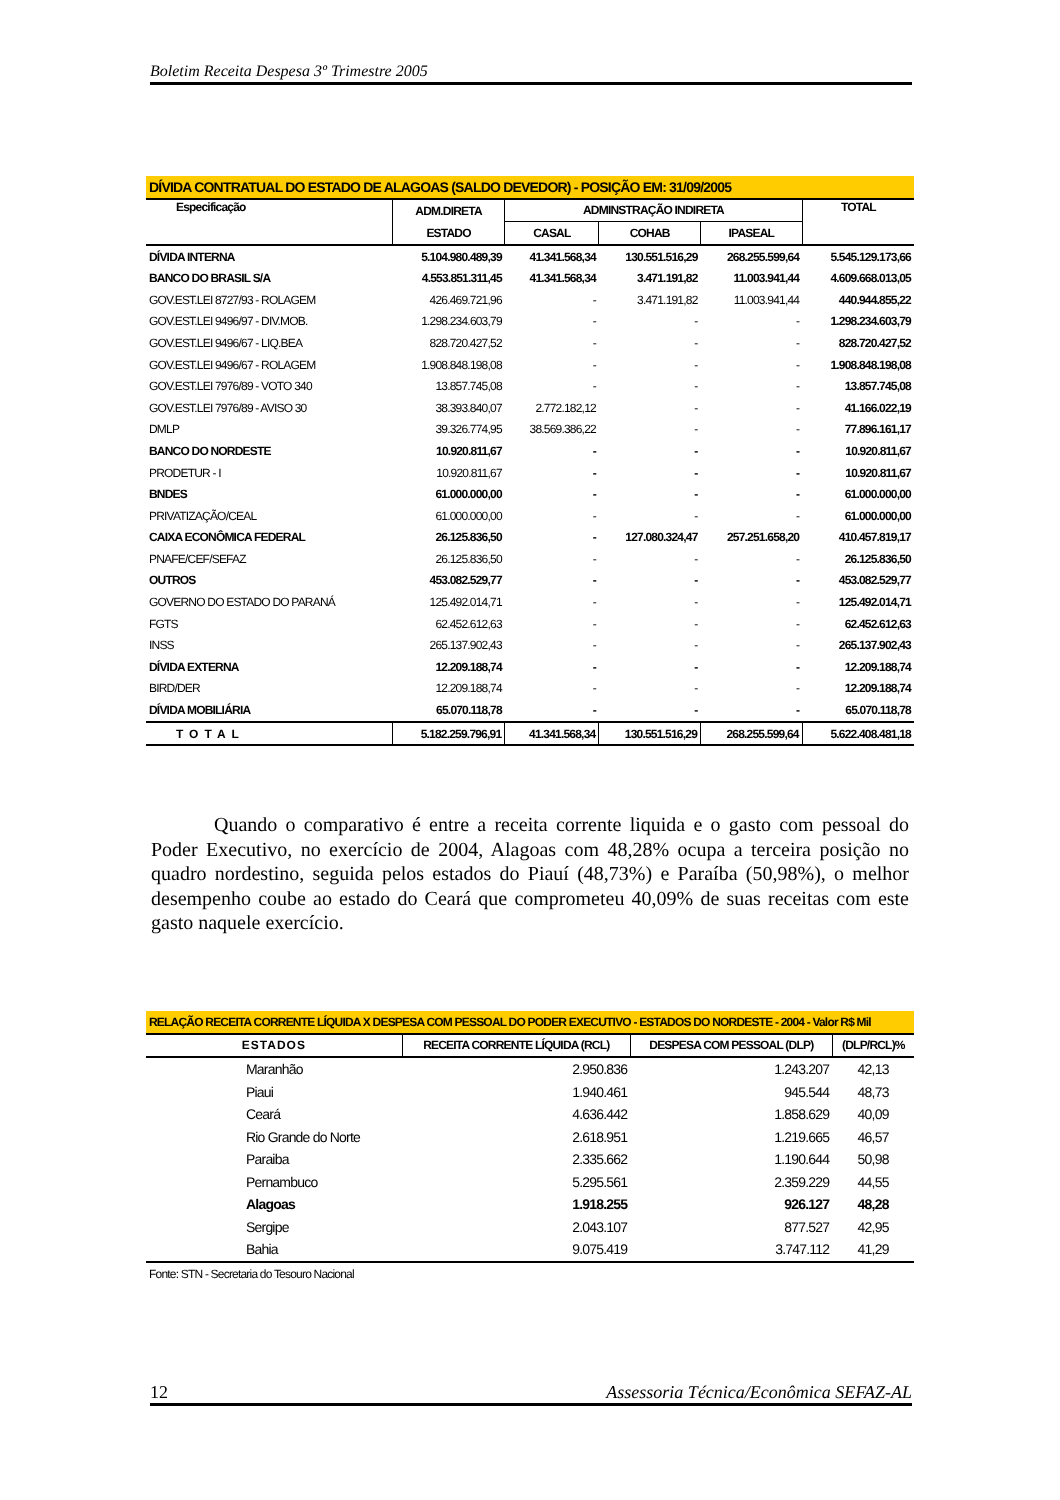Boletim Receita Despesa 3º Trimestre 2005
| DÍVIDA CONTRATUAL DO ESTADO DE ALAGOAS (SALDO DEVEDOR) - POSIÇÃO EM: 31/09/2005 | | | | | |
| --- | --- | --- | --- | --- | --- |
| Especificação | ADM.DIRETA | ADMINSTRAÇÃO INDIRETA | | | TOTAL |
| | ESTADO | CASAL | COHAB | IPASEAL | |
| DÍVIDA INTERNA | 5.104.980.489,39 | 41.341.568,34 | 130.551.516,29 | 268.255.599,64 | 5.545.129.173,66 |
| BANCO DO BRASIL S/A | 4.553.851.311,45 | 41.341.568,34 | 3.471.191,82 | 11.003.941,44 | 4.609.668.013,05 |
| GOV.EST.LEI 8727/93 - ROLAGEM | 426.469.721,96 | - | 3.471.191,82 | 11.003.941,44 | 440.944.855,22 |
| GOV.EST.LEI 9496/97 - DIV.MOB. | 1.298.234.603,79 | - | - | - | 1.298.234.603,79 |
| GOV.EST.LEI 9496/67 - LIQ.BEA | 828.720.427,52 | - | - | - | 828.720.427,52 |
| GOV.EST.LEI 9496/67 - ROLAGEM | 1.908.848.198,08 | - | - | - | 1.908.848.198,08 |
| GOV.EST.LEI 7976/89 - VOTO 340 | 13.857.745,08 | - | - | - | 13.857.745,08 |
| GOV.EST.LEI 7976/89 - AVISO 30 | 38.393.840,07 | 2.772.182,12 | - | - | 41.166.022,19 |
| DMLP | 39.326.774,95 | 38.569.386,22 | - | - | 77.896.161,17 |
| BANCO DO NORDESTE | 10.920.811,67 | - | - | - | 10.920.811,67 |
| PRODETUR - I | 10.920.811,67 | - | - | - | 10.920.811,67 |
| BNDES | 61.000.000,00 | - | - | - | 61.000.000,00 |
| PRIVATIZAÇÃO/CEAL | 61.000.000,00 | - | - | - | 61.000.000,00 |
| CAIXA ECONÔMICA FEDERAL | 26.125.836,50 | - | 127.080.324,47 | 257.251.658,20 | 410.457.819,17 |
| PNAFE/CEF/SEFAZ | 26.125.836,50 | - | - | - | 26.125.836,50 |
| OUTROS | 453.082.529,77 | - | - | - | 453.082.529,77 |
| GOVERNO DO ESTADO DO PARANÁ | 125.492.014,71 | - | - | - | 125.492.014,71 |
| FGTS | 62.452.612,63 | - | - | - | 62.452.612,63 |
| INSS | 265.137.902,43 | - | - | - | 265.137.902,43 |
| DÍVIDA EXTERNA | 12.209.188,74 | - | - | - | 12.209.188,74 |
| BIRD/DER | 12.209.188,74 | - | - | - | 12.209.188,74 |
| DÍVIDA MOBILIÁRIA | 65.070.118,78 | - | - | - | 65.070.118,78 |
| TOTAL | 5.182.259.796,91 | 41.341.568,34 | 130.551.516,29 | 268.255.599,64 | 5.622.408.481,18 |
Quando o comparativo é entre a receita corrente liquida e o gasto com pessoal do Poder Executivo, no exercício de 2004, Alagoas com 48,28% ocupa a terceira posição no quadro nordestino, seguida pelos estados do Piauí (48,73%) e Paraíba (50,98%), o melhor desempenho coube ao estado do Ceará que comprometeu 40,09% de suas receitas com este gasto naquele exercício.
| RELAÇÃO RECEITA CORRENTE LÍQUIDA X DESPESA COM PESSOAL DO PODER EXECUTIVO - ESTADOS DO NORDESTE - 2004 - Valor R$ Mil | | | |
| --- | --- | --- | --- |
| ESTADOS | RECEITA CORRENTE LÍQUIDA (RCL) | DESPESA COM PESSOAL (DLP) | (DLP/RCL)% |
| Maranhão | 2.950.836 | 1.243.207 | 42,13 |
| Piaui | 1.940.461 | 945.544 | 48,73 |
| Ceará | 4.636.442 | 1.858.629 | 40,09 |
| Rio Grande do Norte | 2.618.951 | 1.219.665 | 46,57 |
| Paraiba | 2.335.662 | 1.190.644 | 50,98 |
| Pernambuco | 5.295.561 | 2.359.229 | 44,55 |
| Alagoas | 1.918.255 | 926.127 | 48,28 |
| Sergipe | 2.043.107 | 877.527 | 42,95 |
| Bahia | 9.075.419 | 3.747.112 | 41,29 |
| Fonte: STN - Secretaria do Tesouro Nacional | | | |
12 Assessoria Técnica/Econômica SEFAZ-AL